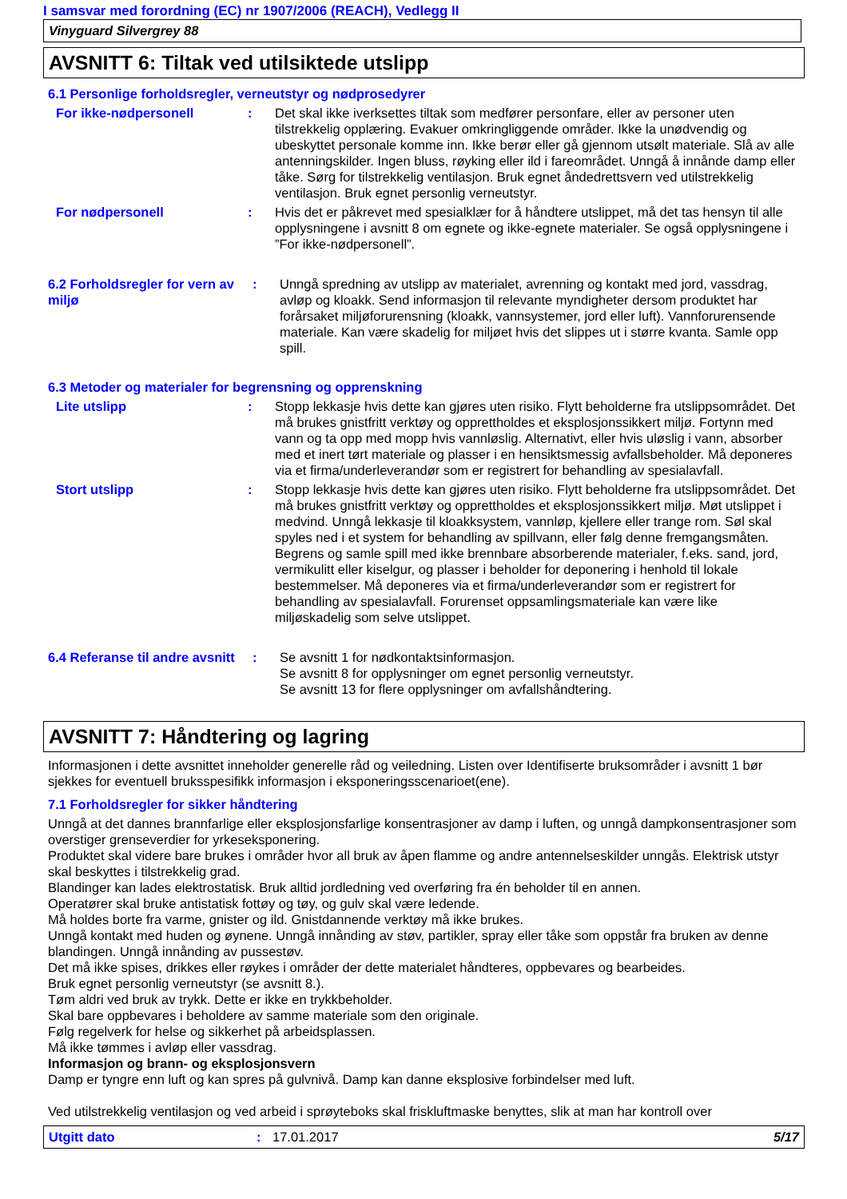I samsvar med forordning (EC) nr 1907/2006 (REACH), Vedlegg II
Vinyguard Silvergrey 88
AVSNITT 6: Tiltak ved utilsiktede utslipp
6.1 Personlige forholdsregler, verneutstyr og nødprosedyrer
For ikke-nødpersonell : Det skal ikke iverksettes tiltak som medfører personfare, eller av personer uten tilstrekkelig opplæring. Evakuer omkringliggende områder. Ikke la unødvendig og ubeskyttet personale komme inn. Ikke berør eller gå gjennom utsølt materiale. Slå av alle antenningskilder. Ingen bluss, røyking eller ild i fareområdet. Unngå å innånde damp eller tåke. Sørg for tilstrekkelig ventilasjon. Bruk egnet åndedrettsvern ved utilstrekkelig ventilasjon. Bruk egnet personlig verneutstyr.
For nødpersonell : Hvis det er påkrevet med spesialklær for å håndtere utslippet, må det tas hensyn til alle opplysningene i avsnitt 8 om egnete og ikke-egnete materialer. Se også opplysningene i ”For ikke-nødpersonell”.
6.2 Forholdsregler for vern av miljø
: Unngå spredning av utslipp av materialet, avrenning og kontakt med jord, vassdrag, avløp og kloakk. Send informasjon til relevante myndigheter dersom produktet har forårsaket miljøforurensning (kloakk, vannsystemer, jord eller luft). Vannforurensende materiale. Kan være skadelig for miljøet hvis det slippes ut i større kvanta. Samle opp spill.
6.3 Metoder og materialer for begrensning og opprenskning
Lite utslipp : Stopp lekkasje hvis dette kan gjøres uten risiko. Flytt beholderne fra utslippsområdet. Det må brukes gnistfritt verktøy og opprettholdes et eksplosjonssikkert miljø. Fortynn med vann og ta opp med mopp hvis vannløslig. Alternativt, eller hvis uløslig i vann, absorber med et inert tørt materiale og plasser i en hensiktsmessig avfallsbeholder. Må deponeres via et firma/underleverandør som er registrert for behandling av spesialavfall.
Stort utslipp : Stopp lekkasje hvis dette kan gjøres uten risiko. Flytt beholderne fra utslippsområdet. Det må brukes gnistfritt verktøy og opprettholdes et eksplosjonssikkert miljø. Møt utslippet i medvind. Unngå lekkasje til kloakksystem, vannløp, kjellere eller trange rom. Søl skal spyles ned i et system for behandling av spillvann, eller følg denne fremgangsmåten. Begrens og samle spill med ikke brennbare absorberende materialer, f.eks. sand, jord, vermikulitt eller kiselgur, og plasser i beholder for deponering i henhold til lokale bestemmelser. Må deponeres via et firma/underleverandør som er registrert for behandling av spesialavfall. Forurenset oppsamlingsmateriale kan være like miljøskadelig som selve utslippet.
6.4 Referanse til andre avsnitt
: Se avsnitt 1 for nødkontaktsinformasjon.
Se avsnitt 8 for opplysninger om egnet personlig verneutstyr.
Se avsnitt 13 for flere opplysninger om avfallshåndtering.
AVSNITT 7: Håndtering og lagring
Informasjonen i dette avsnittet inneholder generelle råd og veiledning. Listen over Identifiserte bruksområder i avsnitt 1 bør sjekkes for eventuell bruksspesifikk informasjon i eksponeringsscenarioet(ene).
7.1 Forholdsregler for sikker håndtering
Unngå at det dannes brannfarlige eller eksplosjonsfarlige konsentrasjoner av damp i luften, og unngå dampkonsentrasjoner som overstiger grenseverdier for yrkeseksponering.
Produktet skal videre bare brukes i områder hvor all bruk av åpen flamme og andre antennelseskilder unngås. Elektrisk utstyr skal beskyttes i tilstrekkelig grad.
Blandinger kan lades elektrostatisk. Bruk alltid jordledning ved overføring fra én beholder til en annen.
Operatører skal bruke antistatisk fottøy og tøy, og gulv skal være ledende.
Må holdes borte fra varme, gnister og ild. Gnistdannende verktøy må ikke brukes.
Unngå kontakt med huden og øynene. Unngå innånding av støv, partikler, spray eller tåke som oppstår fra bruken av denne blandingen. Unngå innånding av pussestøv.
Det må ikke spises, drikkes eller røykes i områder der dette materialet håndteres, oppbevares og bearbeides.
Bruk egnet personlig verneutstyr (se avsnitt 8.).
Tøm aldri ved bruk av trykk. Dette er ikke en trykkbeholder.
Skal bare oppbevares i beholdere av samme materiale som den originale.
Følg regelverk for helse og sikkerhet på arbeidsplassen.
Må ikke tømmes i avløp eller vassdrag.
Informasjon og brann- og eksplosjonsvern
Damp er tyngre enn luft og kan spres på gulvnivå. Damp kan danne eksplosive forbindelser med luft.
Ved utilstrekkelig ventilasjon og ved arbeid i sprøyteboks skal friskluftmaske benyttes, slik at man har kontroll over
Utgitt dato: 17.01.2017 5/17